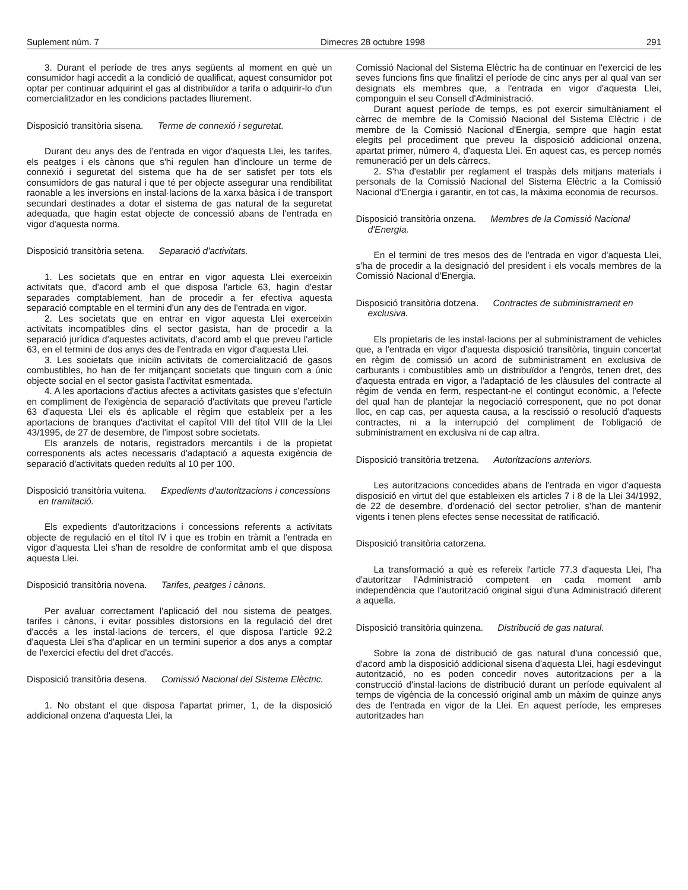Suplement núm. 7 Dimecres 28 octubre 1998 291
3. Durant el període de tres anys següents al moment en què un consumidor hagi accedit a la condició de qualificat, aquest consumidor pot optar per continuar adquirint el gas al distribuïdor a tarifa o adquirir-lo d'un comercialitzador en les condicions pactades lliurement.
Disposició transitòria sisena. Terme de connexió i seguretat.
Durant deu anys des de l'entrada en vigor d'aquesta Llei, les tarifes, els peatges i els cànons que s'hi regulen han d'incloure un terme de connexió i seguretat del sistema que ha de ser satisfet per tots els consumidors de gas natural i que té per objecte assegurar una rendibilitat raonable a les inversions en instal·lacions de la xarxa bàsica i de transport secundari destinades a dotar el sistema de gas natural de la seguretat adequada, que hagin estat objecte de concessió abans de l'entrada en vigor d'aquesta norma.
Disposició transitòria setena. Separació d'activitats.
1. Les societats que en entrar en vigor aquesta Llei exerceixin activitats que, d'acord amb el que disposa l'article 63, hagin d'estar separades comptablement, han de procedir a fer efectiva aquesta separació comptable en el termini d'un any des de l'entrada en vigor.
2. Les societats que en entrar en vigor aquesta Llei exerceixin activitats incompatibles dins el sector gasista, han de procedir a la separació jurídica d'aquestes activitats, d'acord amb el que preveu l'article 63, en el termini de dos anys des de l'entrada en vigor d'aquesta Llei.
3. Les societats que iniciïn activitats de comercialització de gasos combustibles, ho han de fer mitjançant societats que tinguin com a únic objecte social en el sector gasista l'activitat esmentada.
4. A les aportacions d'actius afectes a activitats gasistes que s'efectuïn en compliment de l'exigència de separació d'activitats que preveu l'article 63 d'aquesta Llei els és aplicable el règim que estableix per a les aportacions de branques d'activitat el capítol VIII del títol VIII de la Llei 43/1995, de 27 de desembre, de l'impost sobre societats.
Els aranzels de notaris, registradors mercantils i de la propietat corresponents als actes necessaris d'adaptació a aquesta exigència de separació d'activitats queden reduïts al 10 per 100.
Disposició transitòria vuitena. Expedients d'autoritzacions i concessions en tramitació.
Els expedients d'autoritzacions i concessions referents a activitats objecte de regulació en el títol IV i que es trobin en tràmit a l'entrada en vigor d'aquesta Llei s'han de resoldre de conformitat amb el que disposa aquesta Llei.
Disposició transitòria novena. Tarifes, peatges i cànons.
Per avaluar correctament l'aplicació del nou sistema de peatges, tarifes i cànons, i evitar possibles distorsions en la regulació del dret d'accés a les instal·lacions de tercers, el que disposa l'article 92.2 d'aquesta Llei s'ha d'aplicar en un termini superior a dos anys a comptar de l'exercici efectiu del dret d'accés.
Disposició transitòria desena. Comissió Nacional del Sistema Elèctric.
1. No obstant el que disposa l'apartat primer, 1, de la disposició addicional onzena d'aquesta Llei, la
Comissió Nacional del Sistema Elèctric ha de continuar en l'exercici de les seves funcions fins que finalitzi el període de cinc anys per al qual van ser designats els membres que, a l'entrada en vigor d'aquesta Llei, componguin el seu Consell d'Administració.
Durant aquest període de temps, es pot exercir simultàniament el càrrec de membre de la Comissió Nacional del Sistema Elèctric i de membre de la Comissió Nacional d'Energia, sempre que hagin estat elegits pel procediment que preveu la disposició addicional onzena, apartat primer, número 4, d'aquesta Llei. En aquest cas, es percep només remuneració per un dels càrrecs.
2. S'ha d'establir per reglament el traspàs dels mitjans materials i personals de la Comissió Nacional del Sistema Elèctric a la Comissió Nacional d'Energia i garantir, en tot cas, la màxima economia de recursos.
Disposició transitòria onzena. Membres de la Comissió Nacional d'Energia.
En el termini de tres mesos des de l'entrada en vigor d'aquesta Llei, s'ha de procedir a la designació del president i els vocals membres de la Comissió Nacional d'Energia.
Disposició transitòria dotzena. Contractes de subministrament en exclusiva.
Els propietaris de les instal·lacions per al subministrament de vehicles que, a l'entrada en vigor d'aquesta disposició transitòria, tinguin concertat en règim de comissió un acord de subministrament en exclusiva de carburants i combustibles amb un distribuïdor a l'engròs, tenen dret, des d'aquesta entrada en vigor, a l'adaptació de les clàusules del contracte al règim de venda en ferm, respectant-ne el contingut econòmic, a l'efecte del qual han de plantejar la negociació corresponent, que no pot donar lloc, en cap cas, per aquesta causa, a la rescissió o resolució d'aquests contractes, ni a la interrupció del compliment de l'obligació de subministrament en exclusiva ni de cap altra.
Disposició transitòria tretzena. Autoritzacions anteriors.
Les autoritzacions concedides abans de l'entrada en vigor d'aquesta disposició en virtut del que estableixen els articles 7 i 8 de la Llei 34/1992, de 22 de desembre, d'ordenació del sector petrolier, s'han de mantenir vigents i tenen plens efectes sense necessitat de ratificació.
Disposició transitòria catorzena.
La transformació a què es refereix l'article 77.3 d'aquesta Llei, l'ha d'autoritzar l'Administració competent en cada moment amb independència que l'autorització original sigui d'una Administració diferent a aquella.
Disposició transitòria quinzena. Distribució de gas natural.
Sobre la zona de distribució de gas natural d'una concessió que, d'acord amb la disposició addicional sisena d'aquesta Llei, hagi esdevingut autorització, no es poden concedir noves autoritzacions per a la construcció d'instal·lacions de distribució durant un període equivalent al temps de vigència de la concessió original amb un màxim de quinze anys des de l'entrada en vigor de la Llei. En aquest període, les empreses autoritzades han